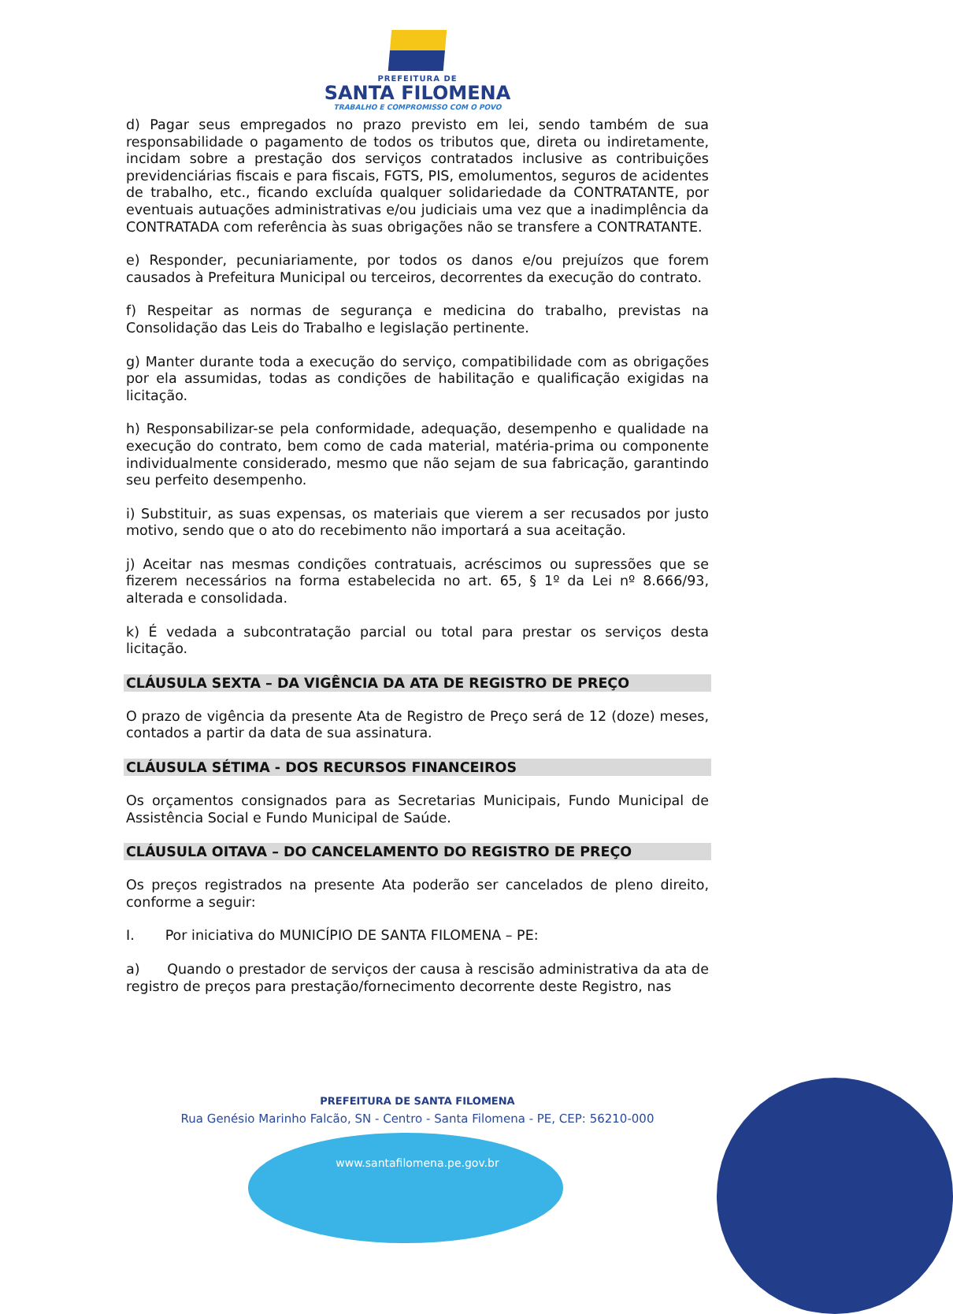PREFEITURA DE
SANTA FILOMENA
TRABALHO E COMPROMISSO COM O POVO
d) Pagar seus empregados no prazo previsto em lei, sendo também de sua responsabilidade o pagamento de todos os tributos que, direta ou indiretamente, incidam sobre a prestação dos serviços contratados inclusive as contribuições previdenciárias fiscais e para fiscais, FGTS, PIS, emolumentos, seguros de acidentes de trabalho, etc., ficando excluída qualquer solidariedade da CONTRATANTE, por eventuais autuações administrativas e/ou judiciais uma vez que a inadimplência da CONTRATADA com referência às suas obrigações não se transfere a CONTRATANTE.
e) Responder, pecuniariamente, por todos os danos e/ou prejuízos que forem causados à Prefeitura Municipal ou terceiros, decorrentes da execução do contrato.
f) Respeitar as normas de segurança e medicina do trabalho, previstas na Consolidação das Leis do Trabalho e legislação pertinente.
g) Manter durante toda a execução do serviço, compatibilidade com as obrigações por ela assumidas, todas as condições de habilitação e qualificação exigidas na licitação.
h) Responsabilizar-se pela conformidade, adequação, desempenho e qualidade na execução do contrato, bem como de cada material, matéria-prima ou componente individualmente considerado, mesmo que não sejam de sua fabricação, garantindo seu perfeito desempenho.
i) Substituir, as suas expensas, os materiais que vierem a ser recusados por justo motivo, sendo que o ato do recebimento não importará a sua aceitação.
j) Aceitar nas mesmas condições contratuais, acréscimos ou supressões que se fizerem necessários na forma estabelecida no art. 65, § 1º da Lei nº 8.666/93, alterada e consolidada.
k) É vedada a subcontratação parcial ou total para prestar os serviços desta licitação.
CLÁUSULA SEXTA – DA VIGÊNCIA DA ATA DE REGISTRO DE PREÇO
O prazo de vigência da presente Ata de Registro de Preço será de 12 (doze) meses, contados a partir da data de sua assinatura.
CLÁUSULA SÉTIMA - DOS RECURSOS FINANCEIROS
Os orçamentos consignados para as Secretarias Municipais, Fundo Municipal de Assistência Social e Fundo Municipal de Saúde.
CLÁUSULA OITAVA – DO CANCELAMENTO DO REGISTRO DE PREÇO
Os preços registrados na presente Ata poderão ser cancelados de pleno direito, conforme a seguir:
I. Por iniciativa do MUNICÍPIO DE SANTA FILOMENA – PE:
a) Quando o prestador de serviços der causa à rescisão administrativa da ata de registro de preços para prestação/fornecimento decorrente deste Registro, nas
PREFEITURA DE SANTA FILOMENA
Rua Genésio Marinho Falcão, SN - Centro - Santa Filomena - PE, CEP: 56210-000
www.santafilomena.pe.gov.br